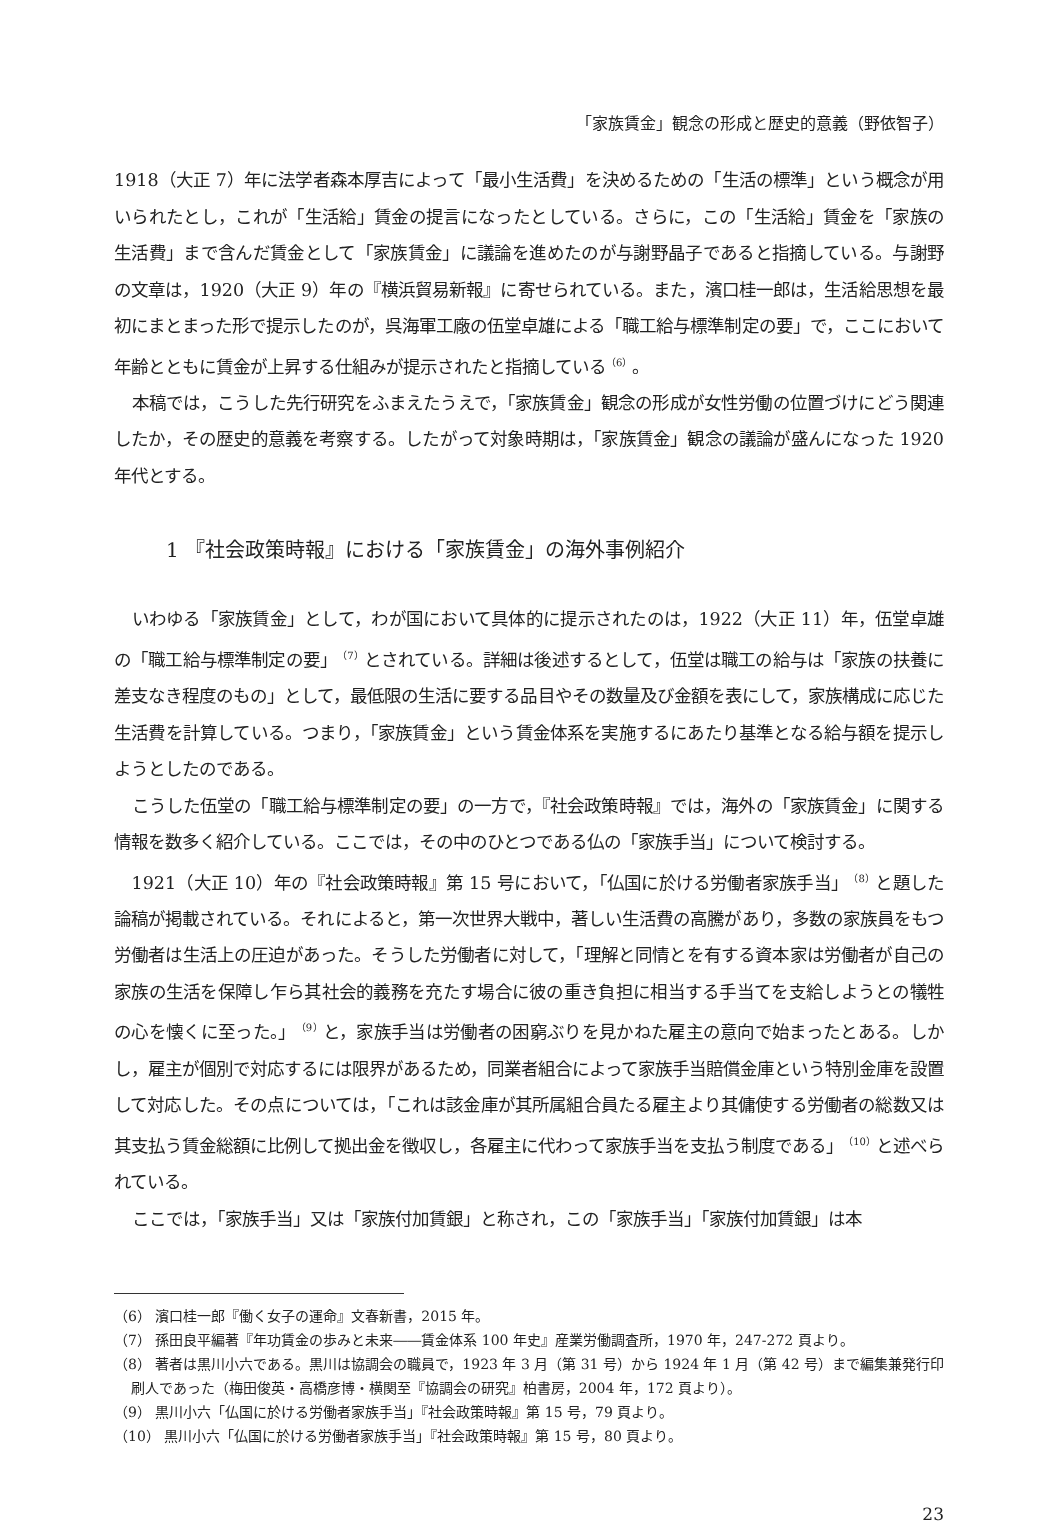「家族賃金」観念の形成と歴史的意義（野依智子）
1918（大正 7）年に法学者森本厚吉によって「最小生活費」を決めるための「生活の標準」という概念が用いられたとし，これが「生活給」賃金の提言になったとしている。さらに，この「生活給」賃金を「家族の生活費」まで含んだ賃金として「家族賃金」に議論を進めたのが与謝野晶子であると指摘している。与謝野の文章は，1920（大正 9）年の『横浜貿易新報』に寄せられている。また，濱口桂一郎は，生活給思想を最初にまとまった形で提示したのが，呉海軍工廠の伍堂卓雄による「職工給与標準制定の要」で，ここにおいて年齢とともに賃金が上昇する仕組みが提示されたと指摘している<sup>（6）</sup>。
本稿では，こうした先行研究をふまえたうえで，「家族賃金」観念の形成が女性労働の位置づけにどう関連したか，その歴史的意義を考察する。したがって対象時期は，「家族賃金」観念の議論が盛んになった 1920 年代とする。
1 『社会政策時報』における「家族賃金」の海外事例紹介
いわゆる「家族賃金」として，わが国において具体的に提示されたのは，1922（大正 11）年，伍堂卓雄の「職工給与標準制定の要」<sup>（7）</sup>とされている。詳細は後述するとして，伍堂は職工の給与は「家族の扶養に差支なき程度のもの」として，最低限の生活に要する品目やその数量及び金額を表にして，家族構成に応じた生活費を計算している。つまり，「家族賃金」という賃金体系を実施するにあたり基準となる給与額を提示しようとしたのである。
こうした伍堂の「職工給与標準制定の要」の一方で，『社会政策時報』では，海外の「家族賃金」に関する情報を数多く紹介している。ここでは，その中のひとつである仏の「家族手当」について検討する。
1921（大正 10）年の『社会政策時報』第 15 号において，「仏国に於ける労働者家族手当」<sup>（8）</sup>と題した論稿が掲載されている。それによると，第一次世界大戦中，著しい生活費の高騰があり，多数の家族員をもつ労働者は生活上の圧迫があった。そうした労働者に対して，「理解と同情とを有する資本家は労働者が自己の家族の生活を保障し乍ら其社会的義務を充たす場合に彼の重き負担に相当する手当てを支給しようとの犠牲の心を懐くに至った。」<sup>（9）</sup>と，家族手当は労働者の困窮ぶりを見かねた雇主の意向で始まったとある。しかし，雇主が個別で対応するには限界があるため，同業者組合によって家族手当賠償金庫という特別金庫を設置して対応した。その点については，「これは該金庫が其所属組合員たる雇主より其傭使する労働者の総数又は其支払う賃金総額に比例して拠出金を徴収し，各雇主に代わって家族手当を支払う制度である」<sup>（10）</sup>と述べられている。
ここでは，「家族手当」又は「家族付加賃銀」と称され，この「家族手当」「家族付加賃銀」は本
（6） 濱口桂一郎『働く女子の運命』文春新書，2015 年。
（7） 孫田良平編著『年功賃金の歩みと未来――賃金体系 100 年史』産業労働調査所，1970 年，247-272 頁より。
（8） 著者は黒川小六である。黒川は協調会の職員で，1923 年 3 月（第 31 号）から 1924 年 1 月（第 42 号）まで編集兼発行印刷人であった（梅田俊英・高橋彦博・横関至『協調会の研究』柏書房，2004 年，172 頁より）。
（9） 黒川小六「仏国に於ける労働者家族手当」『社会政策時報』第 15 号，79 頁より。
（10） 黒川小六「仏国に於ける労働者家族手当」『社会政策時報』第 15 号，80 頁より。
23